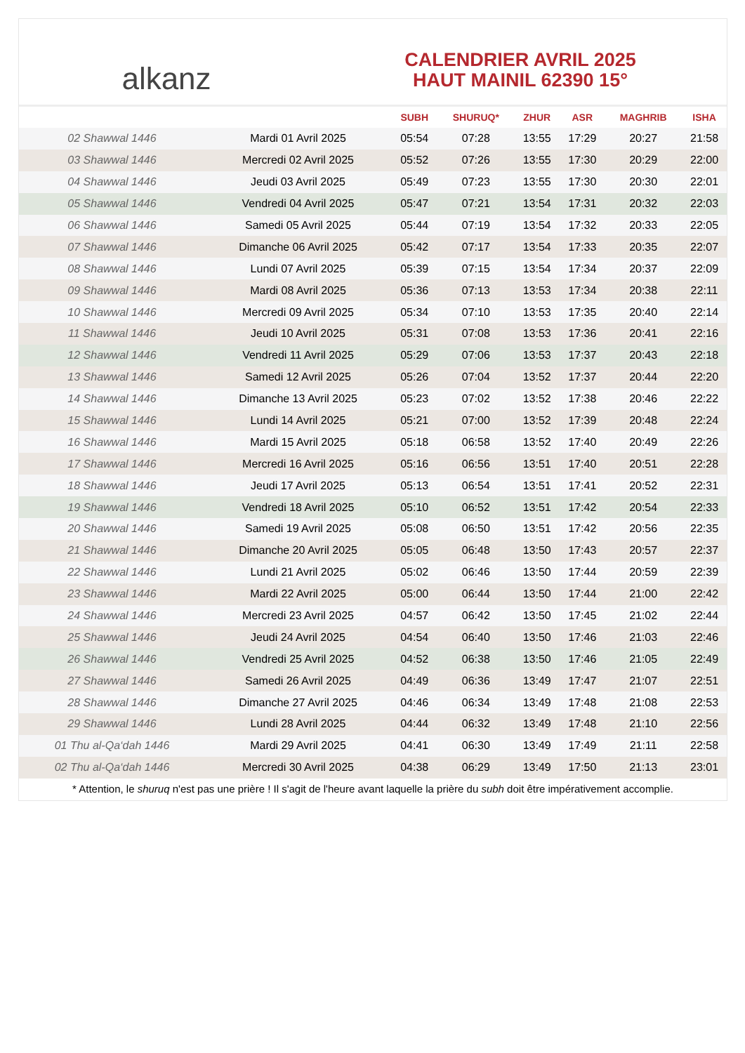alkanz
CALENDRIER AVRIL 2025
HAUT MAINIL 62390 15°
| | | SUBH | SHURUQ* | ZHUR | ASR | MAGHRIB | ISHA |
| --- | --- | --- | --- | --- | --- | --- | --- |
| 02 Shawwal 1446 | Mardi 01 Avril 2025 | 05:54 | 07:28 | 13:55 | 17:29 | 20:27 | 21:58 |
| 03 Shawwal 1446 | Mercredi 02 Avril 2025 | 05:52 | 07:26 | 13:55 | 17:30 | 20:29 | 22:00 |
| 04 Shawwal 1446 | Jeudi 03 Avril 2025 | 05:49 | 07:23 | 13:55 | 17:30 | 20:30 | 22:01 |
| 05 Shawwal 1446 | Vendredi 04 Avril 2025 | 05:47 | 07:21 | 13:54 | 17:31 | 20:32 | 22:03 |
| 06 Shawwal 1446 | Samedi 05 Avril 2025 | 05:44 | 07:19 | 13:54 | 17:32 | 20:33 | 22:05 |
| 07 Shawwal 1446 | Dimanche 06 Avril 2025 | 05:42 | 07:17 | 13:54 | 17:33 | 20:35 | 22:07 |
| 08 Shawwal 1446 | Lundi 07 Avril 2025 | 05:39 | 07:15 | 13:54 | 17:34 | 20:37 | 22:09 |
| 09 Shawwal 1446 | Mardi 08 Avril 2025 | 05:36 | 07:13 | 13:53 | 17:34 | 20:38 | 22:11 |
| 10 Shawwal 1446 | Mercredi 09 Avril 2025 | 05:34 | 07:10 | 13:53 | 17:35 | 20:40 | 22:14 |
| 11 Shawwal 1446 | Jeudi 10 Avril 2025 | 05:31 | 07:08 | 13:53 | 17:36 | 20:41 | 22:16 |
| 12 Shawwal 1446 | Vendredi 11 Avril 2025 | 05:29 | 07:06 | 13:53 | 17:37 | 20:43 | 22:18 |
| 13 Shawwal 1446 | Samedi 12 Avril 2025 | 05:26 | 07:04 | 13:52 | 17:37 | 20:44 | 22:20 |
| 14 Shawwal 1446 | Dimanche 13 Avril 2025 | 05:23 | 07:02 | 13:52 | 17:38 | 20:46 | 22:22 |
| 15 Shawwal 1446 | Lundi 14 Avril 2025 | 05:21 | 07:00 | 13:52 | 17:39 | 20:48 | 22:24 |
| 16 Shawwal 1446 | Mardi 15 Avril 2025 | 05:18 | 06:58 | 13:52 | 17:40 | 20:49 | 22:26 |
| 17 Shawwal 1446 | Mercredi 16 Avril 2025 | 05:16 | 06:56 | 13:51 | 17:40 | 20:51 | 22:28 |
| 18 Shawwal 1446 | Jeudi 17 Avril 2025 | 05:13 | 06:54 | 13:51 | 17:41 | 20:52 | 22:31 |
| 19 Shawwal 1446 | Vendredi 18 Avril 2025 | 05:10 | 06:52 | 13:51 | 17:42 | 20:54 | 22:33 |
| 20 Shawwal 1446 | Samedi 19 Avril 2025 | 05:08 | 06:50 | 13:51 | 17:42 | 20:56 | 22:35 |
| 21 Shawwal 1446 | Dimanche 20 Avril 2025 | 05:05 | 06:48 | 13:50 | 17:43 | 20:57 | 22:37 |
| 22 Shawwal 1446 | Lundi 21 Avril 2025 | 05:02 | 06:46 | 13:50 | 17:44 | 20:59 | 22:39 |
| 23 Shawwal 1446 | Mardi 22 Avril 2025 | 05:00 | 06:44 | 13:50 | 17:44 | 21:00 | 22:42 |
| 24 Shawwal 1446 | Mercredi 23 Avril 2025 | 04:57 | 06:42 | 13:50 | 17:45 | 21:02 | 22:44 |
| 25 Shawwal 1446 | Jeudi 24 Avril 2025 | 04:54 | 06:40 | 13:50 | 17:46 | 21:03 | 22:46 |
| 26 Shawwal 1446 | Vendredi 25 Avril 2025 | 04:52 | 06:38 | 13:50 | 17:46 | 21:05 | 22:49 |
| 27 Shawwal 1446 | Samedi 26 Avril 2025 | 04:49 | 06:36 | 13:49 | 17:47 | 21:07 | 22:51 |
| 28 Shawwal 1446 | Dimanche 27 Avril 2025 | 04:46 | 06:34 | 13:49 | 17:48 | 21:08 | 22:53 |
| 29 Shawwal 1446 | Lundi 28 Avril 2025 | 04:44 | 06:32 | 13:49 | 17:48 | 21:10 | 22:56 |
| 01 Thu al-Qa‘dah 1446 | Mardi 29 Avril 2025 | 04:41 | 06:30 | 13:49 | 17:49 | 21:11 | 22:58 |
| 02 Thu al-Qa‘dah 1446 | Mercredi 30 Avril 2025 | 04:38 | 06:29 | 13:49 | 17:50 | 21:13 | 23:01 |
* Attention, le shuruq n'est pas une prière ! Il s'agit de l'heure avant laquelle la prière du subh doit être impérativement accomplie.